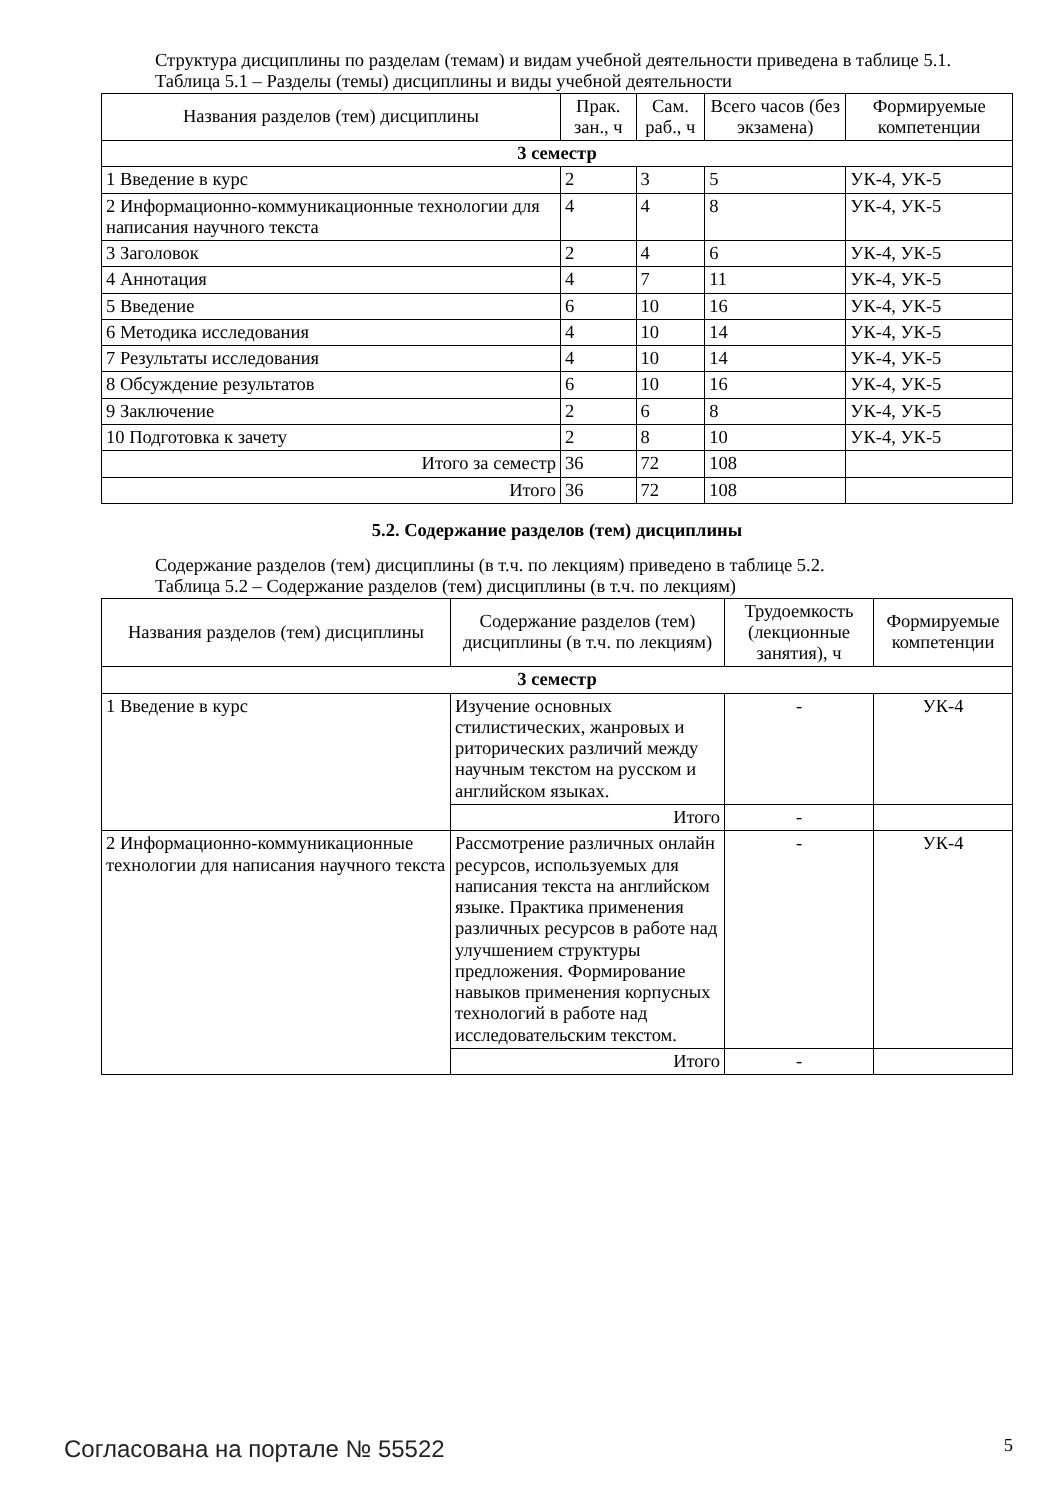Структура дисциплины по разделам (темам) и видам учебной деятельности приведена в таблице 5.1.
Таблица 5.1 – Разделы (темы) дисциплины и виды учебной деятельности
| Названия разделов (тем) дисциплины | Прак. зан., ч | Сам. раб., ч | Всего часов (без экзамена) | Формируемые компетенции |
| --- | --- | --- | --- | --- |
| 3 семестр | | | | |
| 1 Введение в курс | 2 | 3 | 5 | УК-4, УК-5 |
| 2 Информационно-коммуникационные технологии для написания научного текста | 4 | 4 | 8 | УК-4, УК-5 |
| 3 Заголовок | 2 | 4 | 6 | УК-4, УК-5 |
| 4 Аннотация | 4 | 7 | 11 | УК-4, УК-5 |
| 5 Введение | 6 | 10 | 16 | УК-4, УК-5 |
| 6 Методика исследования | 4 | 10 | 14 | УК-4, УК-5 |
| 7 Результаты исследования | 4 | 10 | 14 | УК-4, УК-5 |
| 8 Обсуждение результатов | 6 | 10 | 16 | УК-4, УК-5 |
| 9 Заключение | 2 | 6 | 8 | УК-4, УК-5 |
| 10 Подготовка к зачету | 2 | 8 | 10 | УК-4, УК-5 |
| Итого за семестр | 36 | 72 | 108 | |
| Итого | 36 | 72 | 108 | |
5.2. Содержание разделов (тем) дисциплины
Содержание разделов (тем) дисциплины (в т.ч. по лекциям) приведено в таблице 5.2.
Таблица 5.2 – Содержание разделов (тем) дисциплины (в т.ч. по лекциям)
| Названия разделов (тем) дисциплины | Содержание разделов (тем) дисциплины (в т.ч. по лекциям) | Трудоемкость (лекционные занятия), ч | Формируемые компетенции |
| --- | --- | --- | --- |
| 3 семестр | | | |
| 1 Введение в курс | Изучение основных стилистических, жанровых и риторических различий между научным текстом на русском и английском языках. | - | УК-4 |
| | Итого | - | |
| 2 Информационно-коммуникационные технологии для написания научного текста | Рассмотрение различных онлайн ресурсов, используемых для написания текста на английском языке. Практика применения различных ресурсов в работе над улучшением структуры предложения. Формирование навыков применения корпусных технологий в работе над исследовательским текстом. | - | УК-4 |
| | Итого | - | |
Согласована на портале № 55522 5